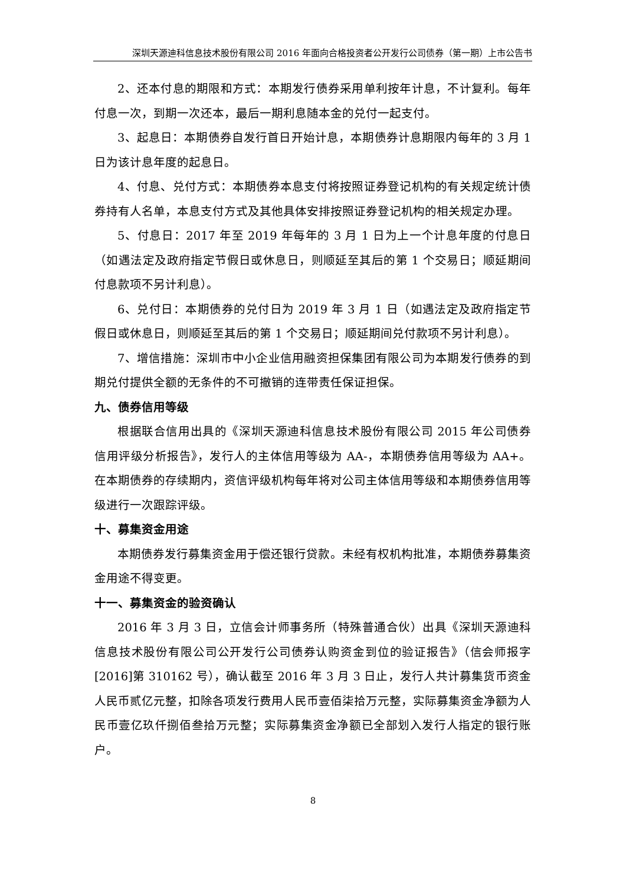深圳天源迪科信息技术股份有限公司 2016 年面向合格投资者公开发行公司债券（第一期）上市公告书
2、还本付息的期限和方式：本期发行债券采用单利按年计息，不计复利。每年付息一次，到期一次还本，最后一期利息随本金的兑付一起支付。
3、起息日：本期债券自发行首日开始计息，本期债券计息期限内每年的 3 月 1 日为该计息年度的起息日。
4、付息、兑付方式：本期债券本息支付将按照证券登记机构的有关规定统计债券持有人名单，本息支付方式及其他具体安排按照证券登记机构的相关规定办理。
5、付息日：2017 年至 2019 年每年的 3 月 1 日为上一个计息年度的付息日（如遇法定及政府指定节假日或休息日，则顺延至其后的第 1 个交易日；顺延期间付息款项不另计利息）。
6、兑付日：本期债券的兑付日为 2019 年 3 月 1 日（如遇法定及政府指定节假日或休息日，则顺延至其后的第 1 个交易日；顺延期间兑付款项不另计利息）。
7、增信措施：深圳市中小企业信用融资担保集团有限公司为本期发行债券的到期兑付提供全额的无条件的不可撤销的连带责任保证担保。
九、债券信用等级
根据联合信用出具的《深圳天源迪科信息技术股份有限公司 2015 年公司债券信用评级分析报告》，发行人的主体信用等级为 AA-，本期债券信用等级为 AA+。在本期债券的存续期内，资信评级机构每年将对公司主体信用等级和本期债券信用等级进行一次跟踪评级。
十、募集资金用途
本期债券发行募集资金用于偿还银行贷款。未经有权机构批准，本期债券募集资金用途不得变更。
十一、募集资金的验资确认
2016 年 3 月 3 日，立信会计师事务所（特殊普通合伙）出具《深圳天源迪科信息技术股份有限公司公开发行公司债券认购资金到位的验证报告》（信会师报字[2016]第 310162 号），确认截至 2016 年 3 月 3 日止，发行人共计募集货币资金人民币贰亿元整，扣除各项发行费用人民币壹佰柒拾万元整，实际募集资金净额为人民币壹亿玖仟捌佰叁拾万元整；实际募集资金净额已全部划入发行人指定的银行账户。
8